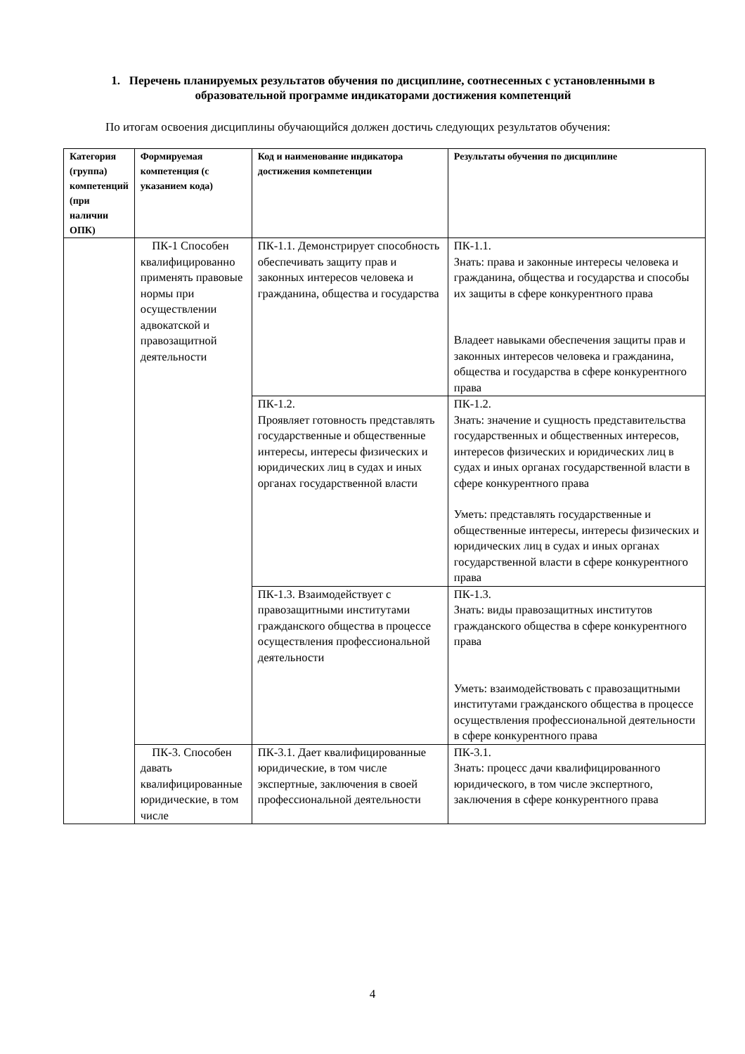1. Перечень планируемых результатов обучения по дисциплине, соотнесенных с установленными в образовательной программе индикаторами достижения компетенций
По итогам освоения дисциплины обучающийся должен достичь следующих результатов обучения:
| Категория (группа) компетенций (при наличии ОПК) | Формируемая компетенция (с указанием кода) | Код и наименование индикатора достижения компетенции | Результаты обучения по дисциплине |
| --- | --- | --- | --- |
| | ПК-1 Способен квалифицированно применять правовые нормы при осуществлении адвокатской и правозащитной деятельности | ПК-1.1. Демонстрирует способность обеспечивать защиту прав и законных интересов человека и гражданина, общества и государства | ПК-1.1. Знать: права и законные интересы человека и гражданина, общества и государства и способы их защиты в сфере конкурентного права Владеет навыками обеспечения защиты прав и законных интересов человека и гражданина, общества и государства в сфере конкурентного права |
| | | ПК-1.2. Проявляет готовность представлять государственные и общественные интересы, интересы физических и юридических лиц в судах и иных органах государственной власти | ПК-1.2. Знать: значение и сущность представительства государственных и общественных интересов, интересов физических и юридических лиц в судах и иных органах государственной власти в сфере конкурентного права Уметь: представлять государственные и общественные интересы, интересы физических и юридических лиц в судах и иных органах государственной власти в сфере конкурентного права |
| | | ПК-1.3. Взаимодействует с правозащитными институтами гражданского общества в процессе осуществления профессиональной деятельности | ПК-1.3. Знать: виды правозащитных институтов гражданского общества в сфере конкурентного права Уметь: взаимодействовать с правозащитными институтами гражданского общества в процессе осуществления профессиональной деятельности в сфере конкурентного права |
| | ПК-3. Способен давать квалифицированные юридические, в том числе | ПК-3.1. Дает квалифицированные юридические, в том числе экспертные, заключения в своей профессиональной деятельности | ПК-3.1. Знать: процесс дачи квалифицированного юридического, в том числе экспертного, заключения в сфере конкурентного права |
4